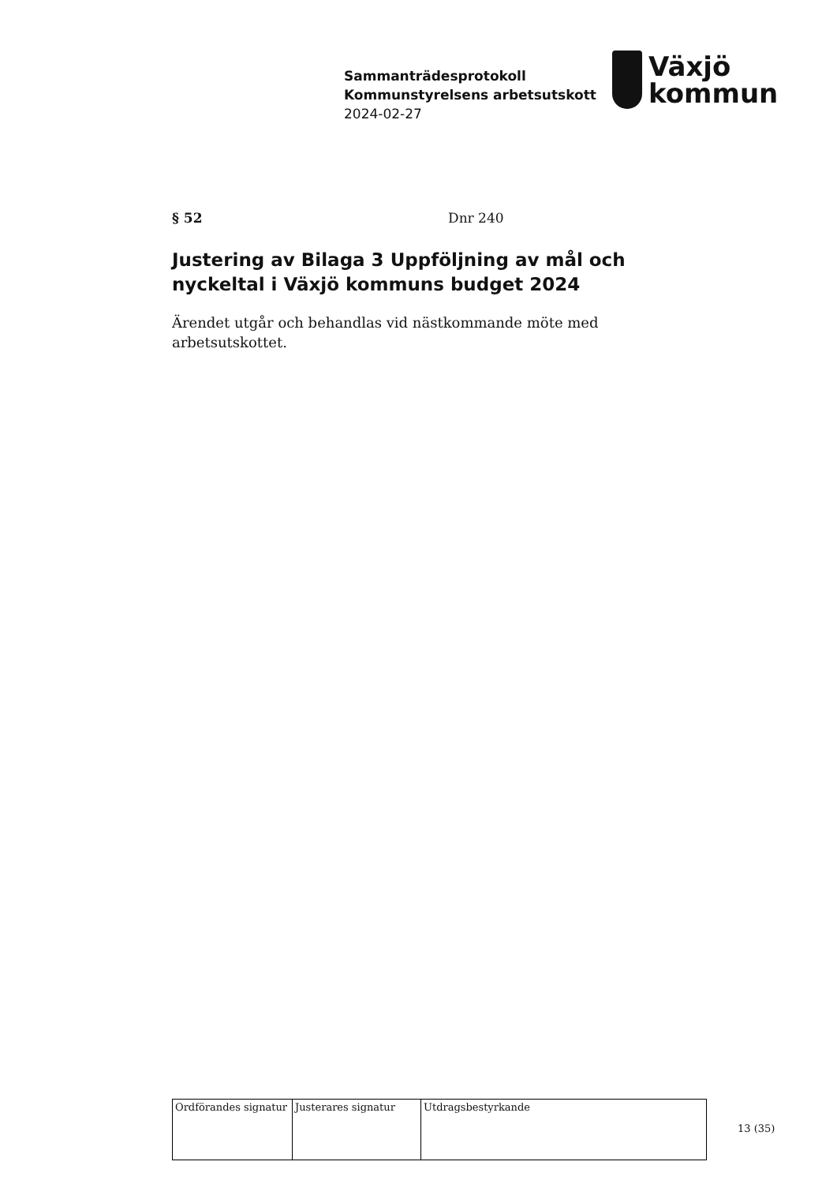Sammanträdesprotokoll
Kommunstyrelsens arbetsutskott
2024-02-27
Växjö
kommun
§ 52 Dnr 240
Justering av Bilaga 3 Uppföljning av mål och nyckeltal i Växjö kommuns budget 2024
Ärendet utgår och behandlas vid nästkommande möte med arbetsutskottet.
| Ordförandes signatur | Justerares signatur | Utdragsbestyrkande |
13 (35)